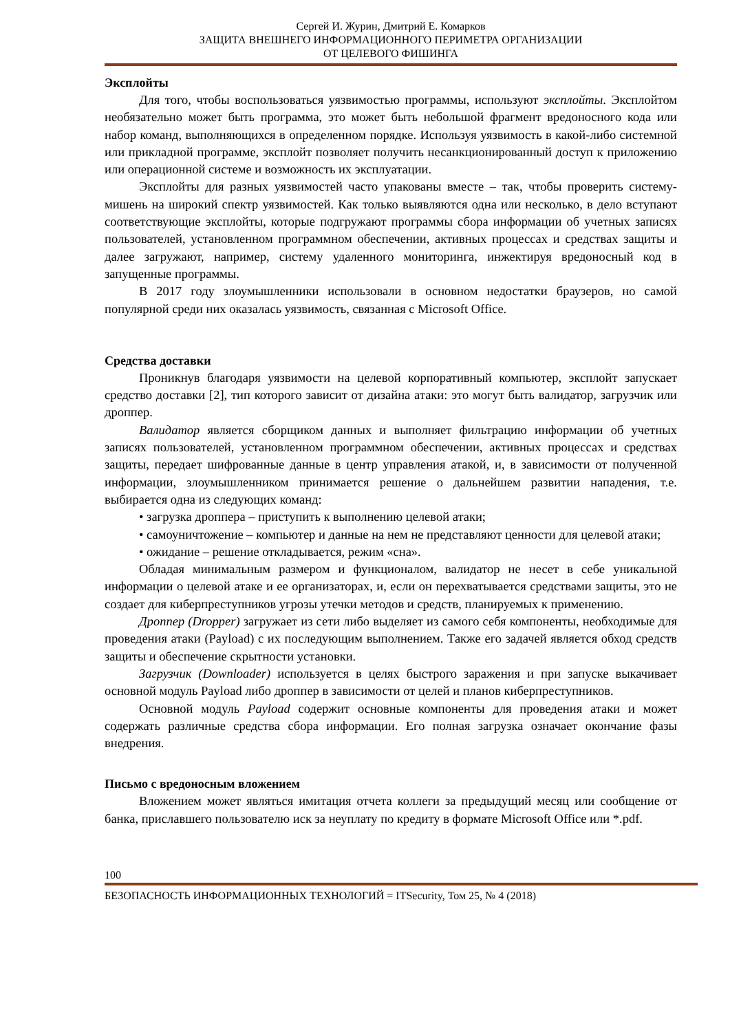Сергей И. Журин, Дмитрий Е. Комарков
ЗАЩИТА ВНЕШНЕГО ИНФОРМАЦИОННОГО ПЕРИМЕТРА ОРГАНИЗАЦИИ
ОТ ЦЕЛЕВОГО ФИШИНГА
Эксплойты
Для того, чтобы воспользоваться уязвимостью программы, используют эксплойты. Эксплойтом необязательно может быть программа, это может быть небольшой фрагмент вредоносного кода или набор команд, выполняющихся в определенном порядке. Используя уязвимость в какой-либо системной или прикладной программе, эксплойт позволяет получить несанкционированный доступ к приложению или операционной системе и возможность их эксплуатации.
Эксплойты для разных уязвимостей часто упакованы вместе – так, чтобы проверить систему-мишень на широкий спектр уязвимостей. Как только выявляются одна или несколько, в дело вступают соответствующие эксплойты, которые подгружают программы сбора информации об учетных записях пользователей, установленном программном обеспечении, активных процессах и средствах защиты и далее загружают, например, систему удаленного мониторинга, инжектируя вредоносный код в запущенные программы.
В 2017 году злоумышленники использовали в основном недостатки браузеров, но самой популярной среди них оказалась уязвимость, связанная с Microsoft Office.
Средства доставки
Проникнув благодаря уязвимости на целевой корпоративный компьютер, эксплойт запускает средство доставки [2], тип которого зависит от дизайна атаки: это могут быть валидатор, загрузчик или дроппер.
Валидатор является сборщиком данных и выполняет фильтрацию информации об учетных записях пользователей, установленном программном обеспечении, активных процессах и средствах защиты, передает шифрованные данные в центр управления атакой, и, в зависимости от полученной информации, злоумышленником принимается решение о дальнейшем развитии нападения, т.е. выбирается одна из следующих команд:
• загрузка дроппера – приступить к выполнению целевой атаки;
• самоуничтожение – компьютер и данные на нем не представляют ценности для целевой атаки;
• ожидание – решение откладывается, режим «сна».
Обладая минимальным размером и функционалом, валидатор не несет в себе уникальной информации о целевой атаке и ее организаторах, и, если он перехватывается средствами защиты, это не создает для киберпреступников угрозы утечки методов и средств, планируемых к применению.
Дроппер (Dropper) загружает из сети либо выделяет из самого себя компоненты, необходимые для проведения атаки (Payload) с их последующим выполнением. Также его задачей является обход средств защиты и обеспечение скрытности установки.
Загрузчик (Downloader) используется в целях быстрого заражения и при запуске выкачивает основной модуль Payload либо дроппер в зависимости от целей и планов киберпреступников.
Основной модуль Payload содержит основные компоненты для проведения атаки и может содержать различные средства сбора информации. Его полная загрузка означает окончание фазы внедрения.
Письмо с вредоносным вложением
Вложением может являться имитация отчета коллеги за предыдущий месяц или сообщение от банка, приславшего пользователю иск за неуплату по кредиту в формате Microsoft Office или *.pdf.
100
БЕЗОПАСНОСТЬ ИНФОРМАЦИОННЫХ ТЕХНОЛОГИЙ = ITSecurity, Том 25, № 4 (2018)